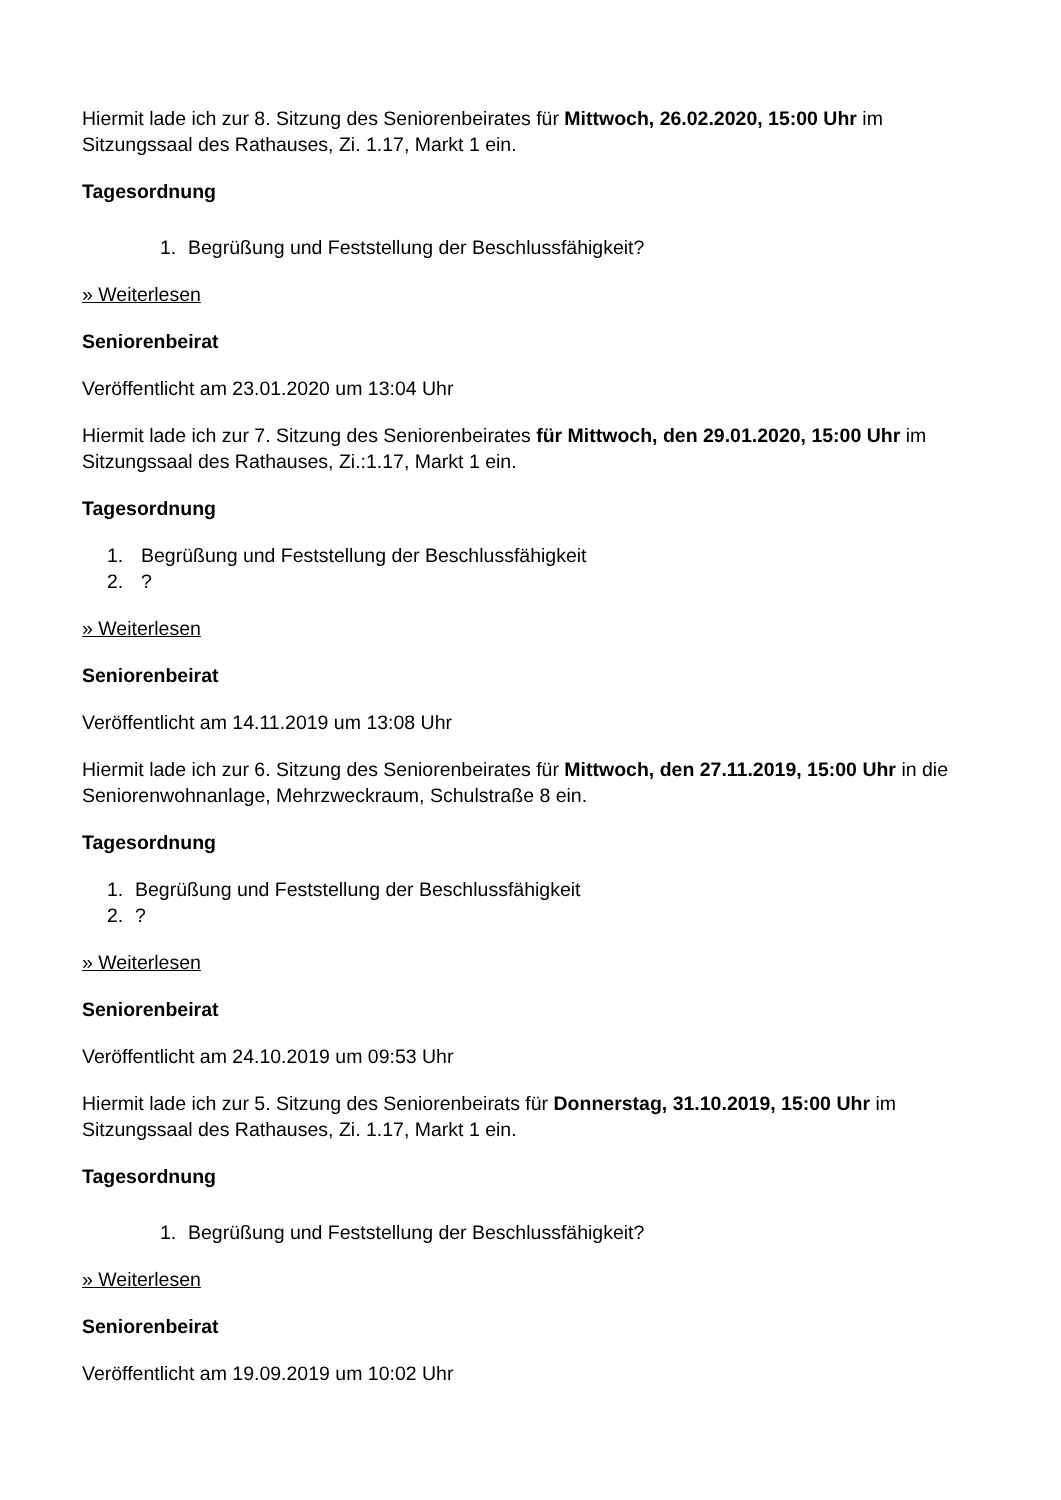Hiermit lade ich zur 8. Sitzung des Seniorenbeirates für Mittwoch, 26.02.2020, 15:00 Uhr im Sitzungssaal des Rathauses, Zi. 1.17, Markt 1 ein.
Tagesordnung
1. Begrüßung und Feststellung der Beschlussfähigkeit?
» Weiterlesen
Seniorenbeirat
Veröffentlicht am 23.01.2020 um 13:04 Uhr
Hiermit lade ich zur 7. Sitzung des Seniorenbeirates für Mittwoch, den 29.01.2020, 15:00 Uhr im Sitzungssaal des Rathauses, Zi.:1.17, Markt 1 ein.
Tagesordnung
1. Begrüßung und Feststellung der Beschlussfähigkeit
2.?
» Weiterlesen
Seniorenbeirat
Veröffentlicht am 14.11.2019 um 13:08 Uhr
Hiermit lade ich zur 6. Sitzung des Seniorenbeirates für Mittwoch, den 27.11.2019, 15:00 Uhr in die Seniorenwohnanlage, Mehrzweckraum, Schulstraße 8 ein.
Tagesordnung
1. Begrüßung und Feststellung der Beschlussfähigkeit
2.?
» Weiterlesen
Seniorenbeirat
Veröffentlicht am 24.10.2019 um 09:53 Uhr
Hiermit lade ich zur 5. Sitzung des Seniorenbeirats für Donnerstag, 31.10.2019, 15:00 Uhr im Sitzungssaal des Rathauses, Zi. 1.17, Markt 1 ein.
Tagesordnung
1. Begrüßung und Feststellung der Beschlussfähigkeit?
» Weiterlesen
Seniorenbeirat
Veröffentlicht am 19.09.2019 um 10:02 Uhr